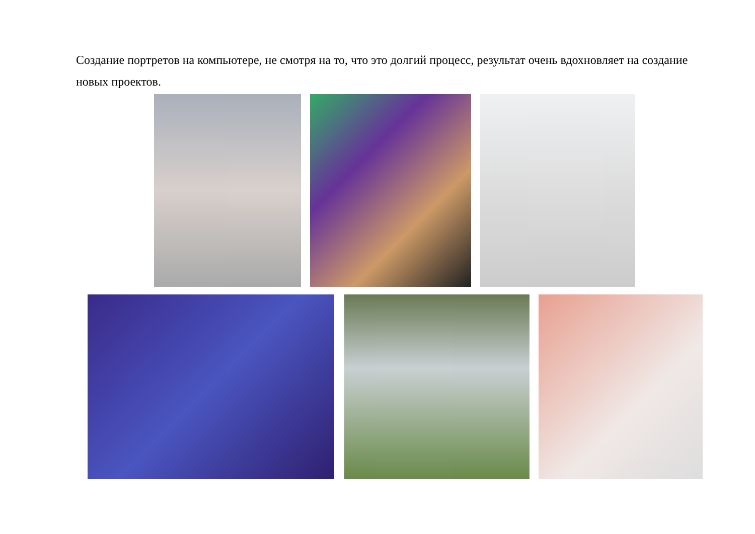Создание портретов на компьютере, не смотря на то, что это долгий процесс, результат очень вдохновляет на создание новых проектов.